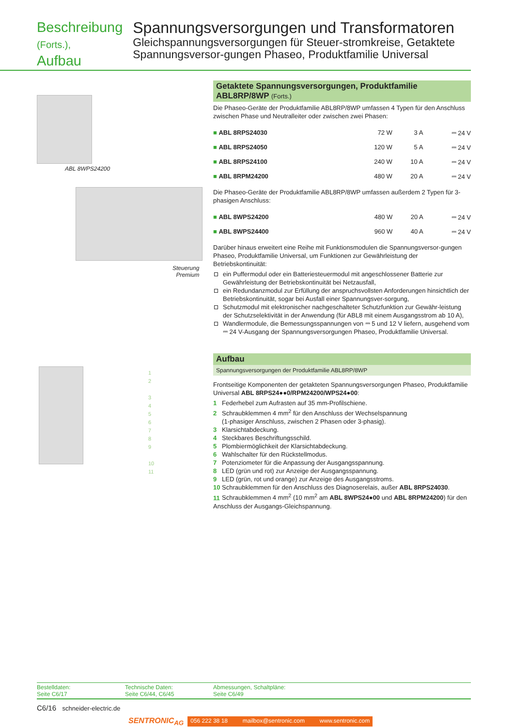Beschreibung (Forts.),
Aufbau
Spannungsversorgungen und Transformatoren
Gleichspannungsversorgungen für Steuer-stromkreise, Getaktete Spannungsversor-gungen Phaseo, Produktfamilie Universal
ABL 8WPS24200
Steuerung
Premium
1
2
3
4
5
6
7
8
9
10
11
Getaktete Spannungsversorgungen, Produktfamilie ABL8RP/8WP (Forts.)
Die Phaseo-Geräte der Produktfamilie ABL8RP/8WP umfassen 4 Typen für den Anschluss zwischen Phase und Neutralleiter oder zwischen zwei Phasen:
| ■ ABL 8RPS24030 | 72 W | 3 A | ⎓ 24 V |
| ■ ABL 8RPS24050 | 120 W | 5 A | ⎓ 24 V |
| ■ ABL 8RPS24100 | 240 W | 10 A | ⎓ 24 V |
| ■ ABL 8RPM24200 | 480 W | 20 A | ⎓ 24 V |
Die Phaseo-Geräte der Produktfamilie ABL8RP/8WP umfassen außerdem 2 Typen für 3-phasigen Anschluss:
| ■ ABL 8WPS24200 | 480 W | 20 A | ⎓ 24 V |
| ■ ABL 8WPS24400 | 960 W | 40 A | ⎓ 24 V |
Darüber hinaus erweitert eine Reihe mit Funktionsmodulen die Spannungsversor-gungen Phaseo, Produktfamilie Universal, um Funktionen zur Gewährleistung der Betriebskontinuität:
ein Puffermodul oder ein Batteriesteuermodul mit angeschlossener Batterie zur Gewährleistung der Betriebskontinuität bei Netzausfall,
ein Redundanzmodul zur Erfüllung der anspruchsvollsten Anforderungen hinsichtlich der Betriebskontinuität, sogar bei Ausfall einer Spannungsver-sorgung,
Schutzmodul mit elektronischer nachgeschalteter Schutzfunktion zur Gewähr-leistung der Schutzselektivität in der Anwendung (für ABL8 mit einem Ausgangsstrom ab 10 A),
Wandlermodule, die Bemessungsspannungen von ⎓ 5 und 12 V liefern, ausgehend vom ⎓ 24 V-Ausgang der Spannungsversorgungen Phaseo, Produktfamilie Universal.
Aufbau
Spannungsversorgungen der Produktfamilie ABL8RP/8WP
Frontseitige Komponenten der getakteten Spannungsversorgungen Phaseo, Produktfamilie Universal ABL 8RPS24●●0/RPM24200/WPS24●00:
1 Federhebel zum Aufrasten auf 35 mm-Profilschiene.
2 Schraubklemmen 4 mm<sup>2</sup> für den Anschluss der Wechselspannung
(1-phasiger Anschluss, zwischen 2 Phasen oder 3-phasig).
3 Klarsichtabdeckung.
4 Steckbares Beschriftungsschild.
5 Plombiermöglichkeit der Klarsichtabdeckung.
6 Wahlschalter für den Rückstellmodus.
7 Potenziometer für die Anpassung der Ausgangsspannung.
8 LED (grün und rot) zur Anzeige der Ausgangsspannung.
9 LED (grün, rot und orange) zur Anzeige des Ausgangsstroms.
10 Schraubklemmen für den Anschluss des Diagnoserelais, außer ABL 8RPS24030.
11 Schraubklemmen 4 mm<sup>2</sup> (10 mm<sup>2</sup> am ABL 8WPS24●00 und ABL 8RPM24200) für den Anschluss der Ausgangs-Gleichspannung.
Bestelldaten:
Seite C6/17
Technische Daten:
Seite C6/44, C6/45
Abmessungen, Schaltpläne:
Seite C6/49
C6/16 schneider-electric.de
SENTRONIC<sub>AG</sub> 056 222 38 18 mailbox@sentronic.com www.sentronic.com